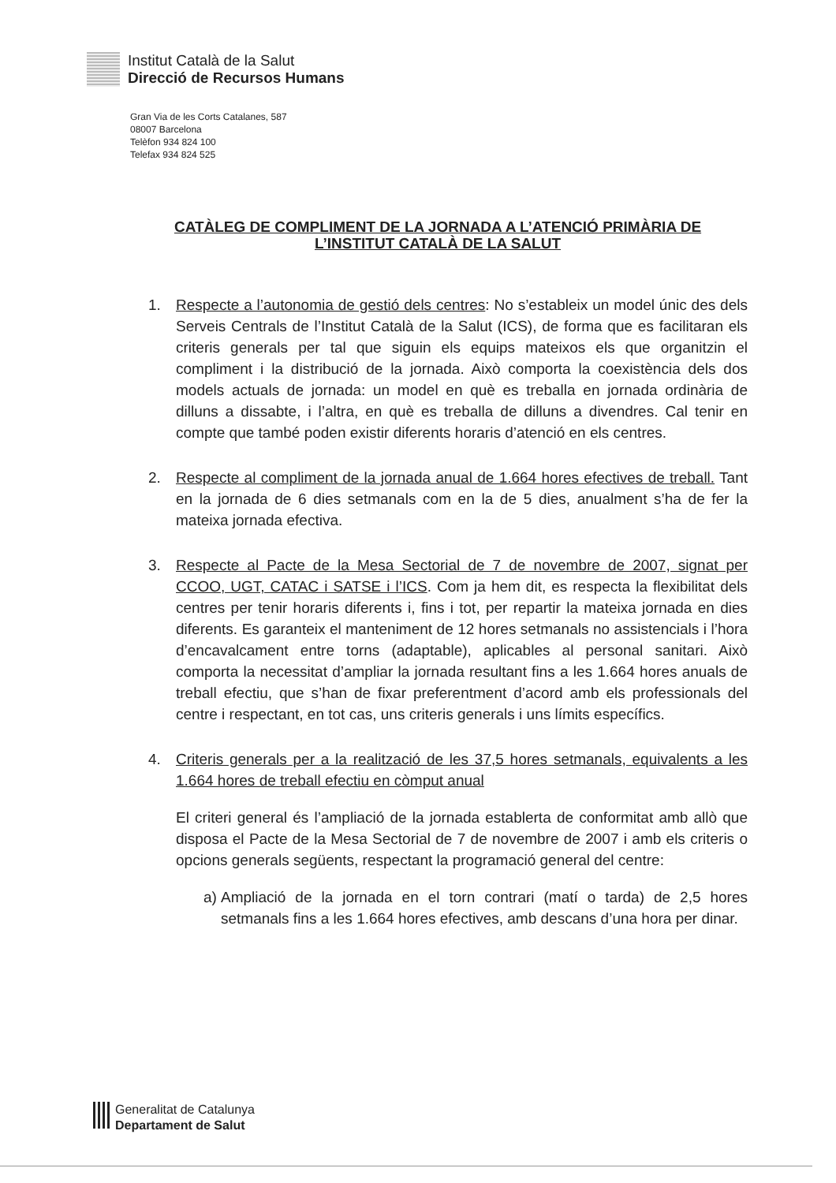Institut Català de la Salut
Direcció de Recursos Humans
Gran Via de les Corts Catalanes, 587
08007 Barcelona
Telèfon 934 824 100
Telefax 934 824 525
CATÀLEG DE COMPLIMENT DE LA JORNADA A L’ATENCIÓ PRIMÀRIA DE
L’INSTITUT CATALÀ DE LA SALUT
1. Respecte a l’autonomia de gestió dels centres: No s’estableix un model únic des dels Serveis Centrals de l’Institut Català de la Salut (ICS), de forma que es facilitaran els criteris generals per tal que siguin els equips mateixos els que organitzin el compliment i la distribució de la jornada. Això comporta la coexistència dels dos models actuals de jornada: un model en què es treballa en jornada ordinària de dilluns a dissabte, i l’altra, en què es treballa de dilluns a divendres. Cal tenir en compte que també poden existir diferents horaris d’atenció en els centres.
2. Respecte al compliment de la jornada anual de 1.664 hores efectives de treball. Tant en la jornada de 6 dies setmanals com en la de 5 dies, anualment s’ha de fer la mateixa jornada efectiva.
3. Respecte al Pacte de la Mesa Sectorial de 7 de novembre de 2007, signat per CCOO, UGT, CATAC i SATSE i l’ICS. Com ja hem dit, es respecta la flexibilitat dels centres per tenir horaris diferents i, fins i tot, per repartir la mateixa jornada en dies diferents. Es garanteix el manteniment de 12 hores setmanals no assistencials i l’hora d’encavalcament entre torns (adaptable), aplicables al personal sanitari. Això comporta la necessitat d’ampliar la jornada resultant fins a les 1.664 hores anuals de treball efectiu, que s’han de fixar preferentment d’acord amb els professionals del centre i respectant, en tot cas, uns criteris generals i uns límits específics.
4. Criteris generals per a la realització de les 37,5 hores setmanals, equivalents a les 1.664 hores de treball efectiu en còmput anual
El criteri general és l’ampliació de la jornada establerta de conformitat amb allò que disposa el Pacte de la Mesa Sectorial de 7 de novembre de 2007 i amb els criteris o opcions generals següents, respectant la programació general del centre:
a)
Ampliació de la jornada en el torn contrari (matí o tarda) de 2,5 hores setmanals fins a les 1.664 hores efectives, amb descans d’una hora per dinar.
Generalitat de Catalunya
Departament de Salut